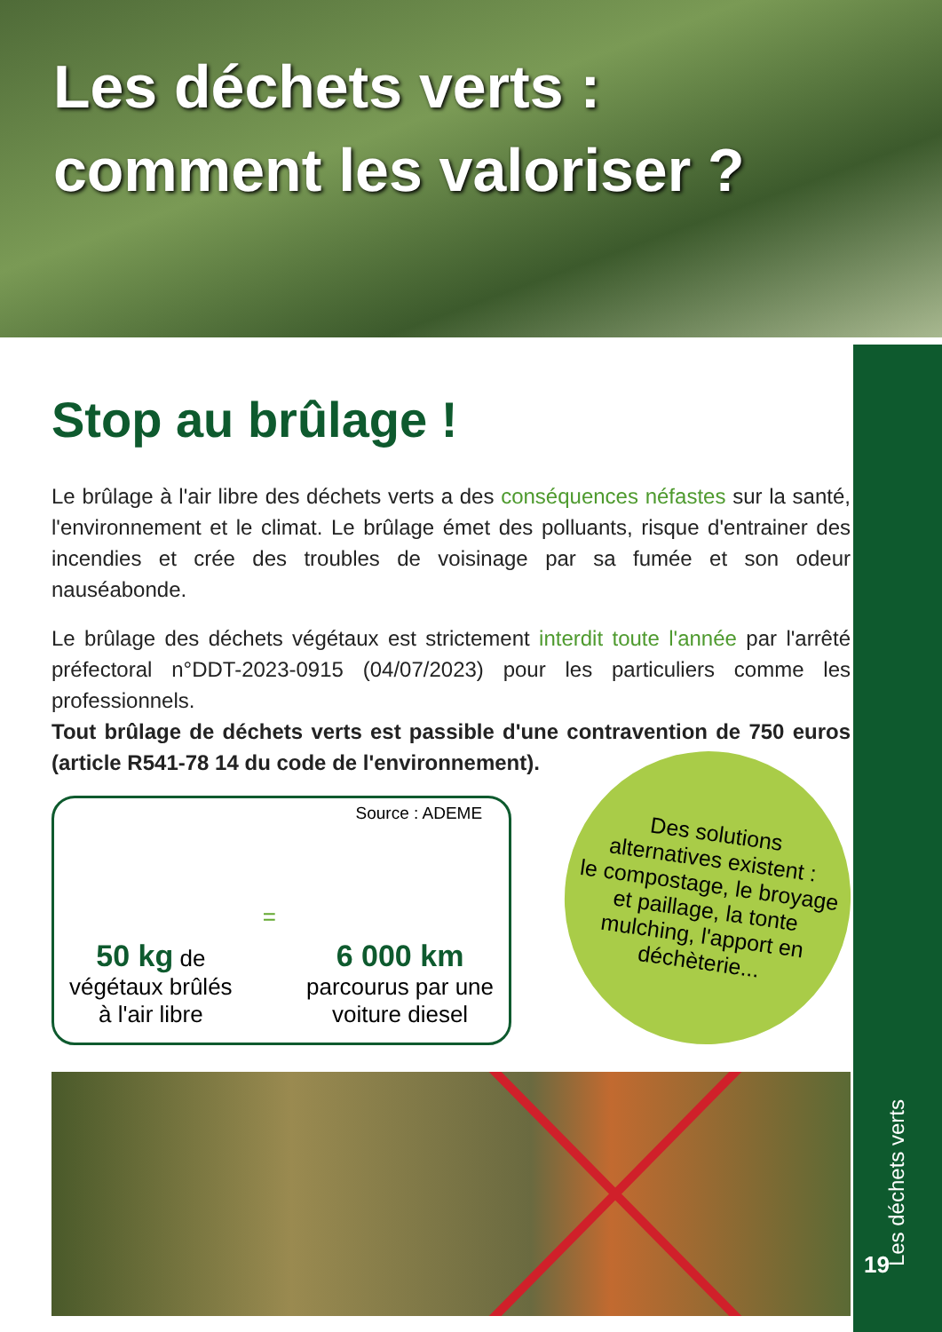Les déchets verts :
comment les valoriser ?
Les déchets verts
19
Stop au brûlage !
Le brûlage à l'air libre des déchets verts a des conséquences néfastes sur la santé, l'environnement et le climat. Le brûlage émet des polluants, risque d'entrainer des incendies et crée des troubles de voisinage par sa fumée et son odeur nauséabonde.
Le brûlage des déchets végétaux est strictement interdit toute l'année par l'arrêté préfectoral n°DDT-2023-0915 (04/07/2023) pour les particuliers comme les professionnels.
Tout brûlage de déchets verts est passible d'une contravention de 750 euros (article R541-78 14 du code de l'environnement).
Source : ADEME
50 kg de
végétaux brûlés
à l'air libre
=
6 000 km
parcourus par une
voiture diesel
Des solutions
alternatives existent :
le compostage, le broyage
et paillage, la tonte
mulching, l'apport en
déchèterie...